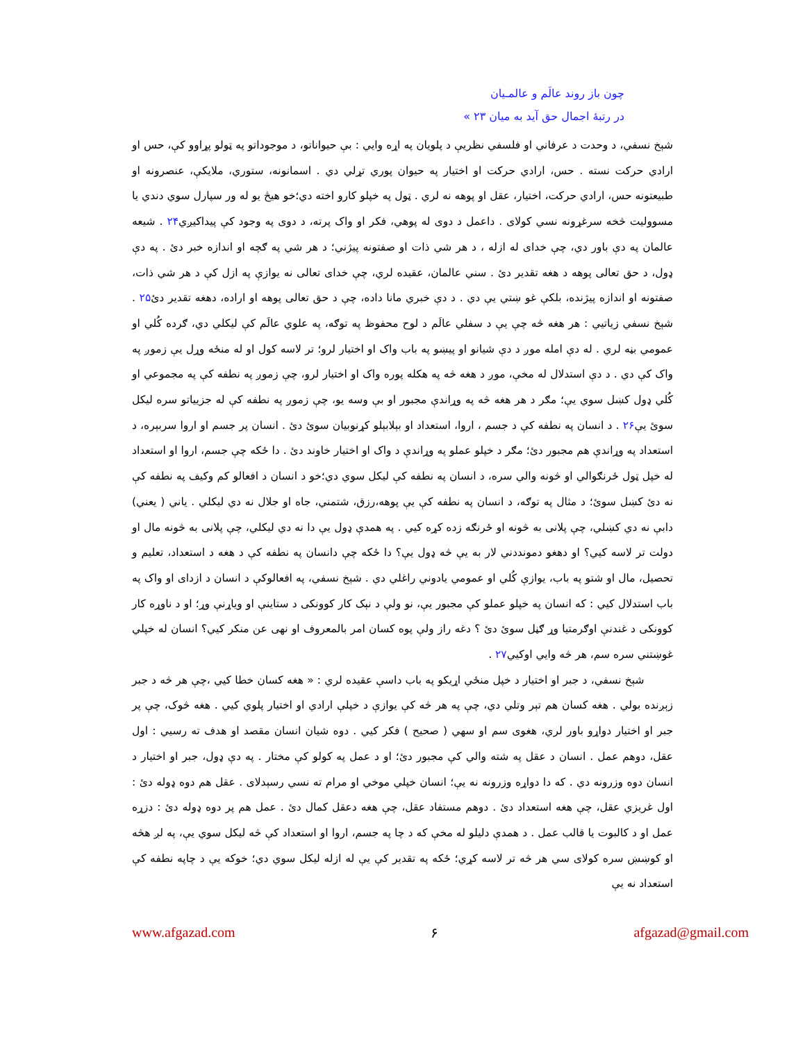چون باز روند عالَم و عالمـیان
در رتبهٔ اجمال حق آید به میان ۲۳ »
شېخ نسفي، د وحدت د عرفاني او فلسفي نظريې د پلويان په اړه وايي : بې حيواناتو، د موجوداتو په ټولو پړاوو کې، حس او ارادي حرکت نسته . حس، ارادي حرکت او اختيار په حيوان پوري تړلي دي . اسمانونه، ستوري، ملايکې، عنصرونه او طبيعتونه حس، ارادي حرکت، اختيار، عقل او پوهه نه لري . ټول په خپلو کارو اخته دي؛خو هيڅ يو له ور سپارل سوي دندي يا مسووليت څخه سرغړونه نسي کولای . داعمل د دوی له پوهي، فکر او واک پرته، د دوی په وجود کې پيداکيږي۲۴ . شيعه عالمان په دې باور دي، چې خدای له ازله ، د هر شي ذات او صفتونه پيژني؛ د هر شي په ګچه او اندازه خبر دئ . په دې ډول، د حق تعالی پوهه د هغه تقدير دئ . سني عالمان، عقيده لري، چې خدای تعالی نه يوازې په ازل کې د هر شي ذات، صفتونه او اندازه پيژنده، بلکې غو ښتي يې دي . د دې خبري مانا داده، چې د حق تعالی پوهه او اراده، دهغه تقدير دئ۲۵ . شېخ نسفي زياتيي : هر هغه څه چې يې د سفلي عالَم د لوح محفوظ په توګه، په علوي عالَم کې ليکلي دي، ګرده کُلي او عمومي بڼه لري . له دې امله موږ د دې شيانو او پيښو په باب واک او اختيار لرو؛ تر لاسه کول او له منځه وړل يې زموږ په واک کې دي . د دې استدلال له مخې، موږ د هغه څه په هکله پوره واک او اختيار لرو، چې زموږ په نطفه کې په مجموعي او کُلي ډول کښل سوي يې؛ مګر د هر هغه څه په وړاندې مجبور او بې وسه يو، چې زموږ په نطفه کې له جزيياتو سره ليکل سوئ يې۲۶ . د انسان په نطفه کې د جسم ، اروا، استعداد او بېلابېلو کړنوبيان سوئ دئ . انسان پر جسم او اروا سربېره، د استعداد په وړاندې هم مجبور دئ؛ مګر د خپلو عملو په وړاندې د واک او اختيار خاوند دئ . دا ځکه چې جسم، اروا او استعداد له خپل ټول ځرنګوالي او څونه والي سره، د انسان په نطفه کې ليکل سوي دي؛خو د انسان د افعالو کم وکيف په نطفه کې نه دئ کښل سوئ؛ د مثال په توګه، د انسان په نطفه کې يې پوهه،رزق، شتمني، جاه او جلال نه دي ليکلي . ياني ( يعني) دابې نه دي کښلي، چې پلانی به څونه او ځرنګه زده کړه کيي . په همدې ډول يې دا نه دي ليکلي، چې پلانی به څونه مال او دولت تر لاسه کيي؟ او دهغو دمونددني لار به يې څه ډول يې؟ دا ځکه چې دانسان په نطفه کې د هغه د استعداد، تعليم و تحصيل، مال او شتو په باب، يوازې کُلي او عمومي يادوني راغلي دي . شېخ نسفي، په افعالوکې د انسان د ازدای او واک په باب استدلال کيي : که انسان په خپلو عملو کې مجبور يې، نو ولې د نېک کار کوونکی د ستاينې او وياړنې وړ؛ او د ناوړه کار کوونکی د غندنې اوګرمتيا وړ ګڼل سوئ دئ ؟ دغه راز ولې پوه کسان امر بالمعروف او نهی عن منکر کيي؟ انسان له خپلي غوښتني سره سم، هر څه وايي اوکيي۲۷ .
شېخ نسفي، د جبر او اختيار د خپل منځي اړيکو په باب داسې عقيده لري : « هغه کسان خطا کيي ،چې هر څه د جبر زېږنده بولي . هغه کسان هم تېر وتلي دي، چې په هر څه کې يوازې د خپلې ارادي او اختيار پلوي کيي . هغه څوک، چې پر جبر او اختيار دواړو باور لري، هغوی سم او سهي ( صحيح ) فکر کيي . دوه شيان انسان مقصد او هدف ته رسيي : اول عقل، دوهم عمل . انسان د عقل په شته والي کې مجبور دئ؛ او د عمل په کولو کې مختار . په دې ډول، جبر او اختيار د انسان دوه وزرونه دي . که دا دواړه وزرونه نه يې؛ انسان خپلي موخي او مرام ته نسي رسېدلای . عقل هم دوه ډوله دئ : اول غريزي عقل، چې هغه استعداد دئ . دوهم مستفاد عقل، چې هغه دعقل کمال دئ . عمل هم پر دوه ډوله دئ : دزړه عمل او د کالبوت يا قالب عمل . د همدې دليلو له مخې که د چا په جسم، اروا او استعداد کې څه ليکل سوي يې، په لږ هڅه او کوښښ سره کولای سي هر څه تر لاسه کړي؛ ځکه په تقدير کې يې له ازله ليکل سوي دي؛ خوکه يې د چاپه نطفه کې استعداد نه يې
www.afgazad.com ۶ afgazad@gmail.com